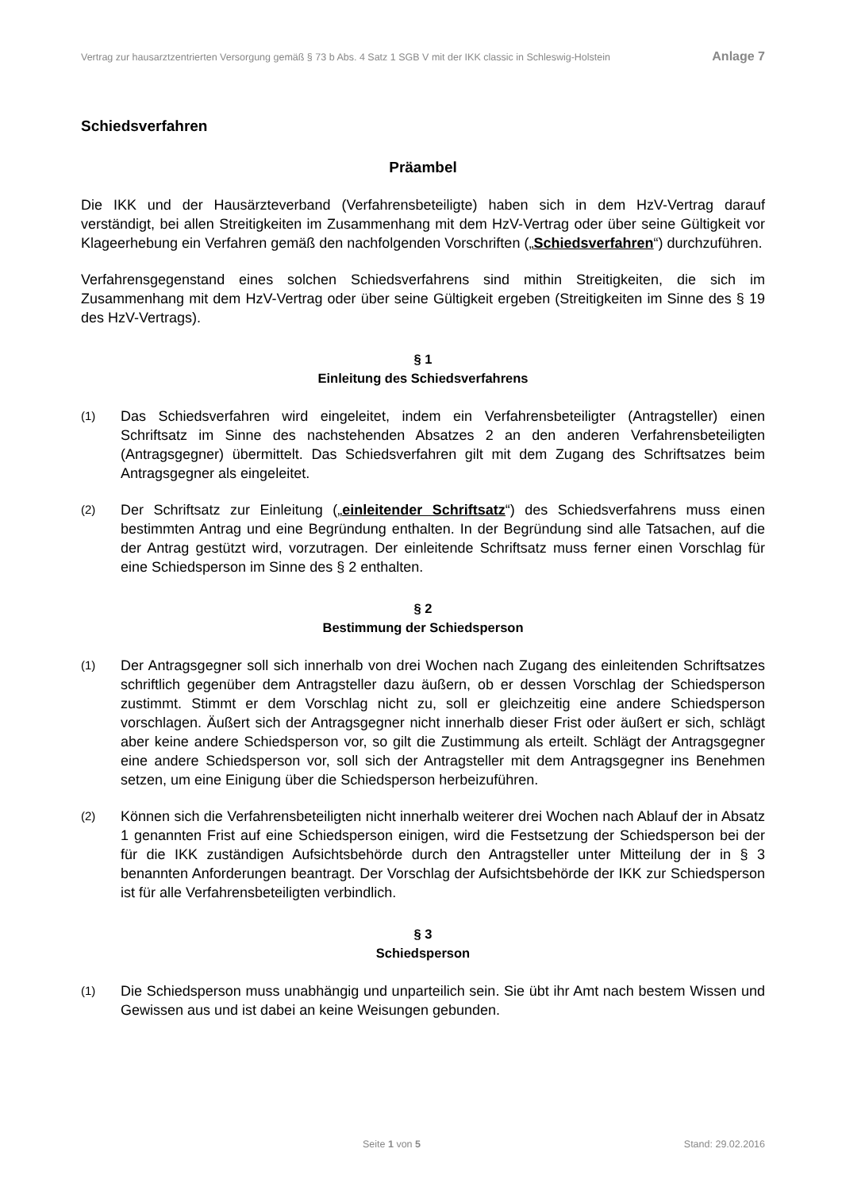Vertrag zur hausarztzentrierten Versorgung gemäß § 73 b Abs. 4 Satz 1 SGB V mit der IKK classic in Schleswig-Holstein Anlage 7
Schiedsverfahren
Präambel
Die IKK und der Hausärzteverband (Verfahrensbeteiligte) haben sich in dem HzV-Vertrag darauf verständigt, bei allen Streitigkeiten im Zusammenhang mit dem HzV-Vertrag oder über seine Gültigkeit vor Klageerhebung ein Verfahren gemäß den nachfolgenden Vorschriften („Schiedsverfahren“) durchzuführen.
Verfahrensgegenstand eines solchen Schiedsverfahrens sind mithin Streitigkeiten, die sich im Zusammenhang mit dem HzV-Vertrag oder über seine Gültigkeit ergeben (Streitigkeiten im Sinne des § 19 des HzV-Vertrags).
§ 1
Einleitung des Schiedsverfahrens
(1) Das Schiedsverfahren wird eingeleitet, indem ein Verfahrensbeteiligter (Antragsteller) einen Schriftsatz im Sinne des nachstehenden Absatzes 2 an den anderen Verfahrensbeteiligten (Antragsgegner) übermittelt. Das Schiedsverfahren gilt mit dem Zugang des Schriftsatzes beim Antragsgegner als eingeleitet.
(2) Der Schriftsatz zur Einleitung („einleitender Schriftsatz“) des Schiedsverfahrens muss einen bestimmten Antrag und eine Begründung enthalten. In der Begründung sind alle Tatsachen, auf die der Antrag gestützt wird, vorzutragen. Der einleitende Schriftsatz muss ferner einen Vorschlag für eine Schiedsperson im Sinne des § 2 enthalten.
§ 2
Bestimmung der Schiedsperson
(1) Der Antragsgegner soll sich innerhalb von drei Wochen nach Zugang des einleitenden Schriftsatzes schriftlich gegenüber dem Antragsteller dazu äußern, ob er dessen Vorschlag der Schiedsperson zustimmt. Stimmt er dem Vorschlag nicht zu, soll er gleichzeitig eine andere Schiedsperson vorschlagen. Äußert sich der Antragsgegner nicht innerhalb dieser Frist oder äußert er sich, schlägt aber keine andere Schiedsperson vor, so gilt die Zustimmung als erteilt. Schlägt der Antragsgegner eine andere Schiedsperson vor, soll sich der Antragsteller mit dem Antragsgegner ins Benehmen setzen, um eine Einigung über die Schiedsperson herbeizuführen.
(2) Können sich die Verfahrensbeteiligten nicht innerhalb weiterer drei Wochen nach Ablauf der in Absatz 1 genannten Frist auf eine Schiedsperson einigen, wird die Festsetzung der Schiedsperson bei der für die IKK zuständigen Aufsichtsbehörde durch den Antragsteller unter Mitteilung der in § 3 benannten Anforderungen beantragt. Der Vorschlag der Aufsichtsbehörde der IKK zur Schiedsperson ist für alle Verfahrensbeteiligten verbindlich.
§ 3
Schiedsperson
(1) Die Schiedsperson muss unabhängig und unparteilich sein. Sie übt ihr Amt nach bestem Wissen und Gewissen aus und ist dabei an keine Weisungen gebunden.
Seite 1 von 5 Stand: 29.02.2016